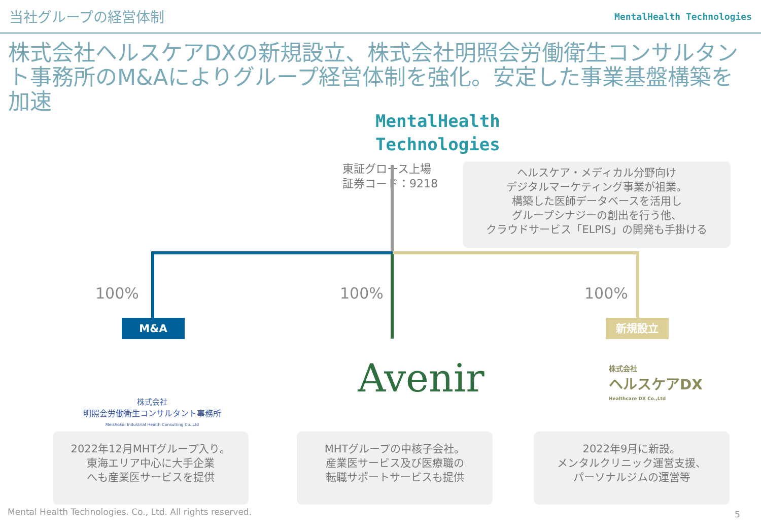当社グループの経営体制
MentalHealth Technologies
株式会社ヘルスケアDXの新規設立、株式会社明照会労働衛生コンサルタント事務所のM&Aによりグループ経営体制を強化。安定した事業基盤構築を加速
MentalHealth
Technologies
東証グロース上場
証券コード：9218
ヘルスケア・メディカル分野向け
デジタルマーケティング事業が祖業。
構築した医師データベースを活用し
グループシナジーの創出を行う他、
クラウドサービス「ELPIS」の開発も手掛ける
100% 100% 100%
M&A 新規設立
株式会社
明照会労働衛生コンサルタント事務所
Meishokai Industrial Health Consulting Co.,Ltd
Avenir
株式会社
ヘルスケアDX
Healthcare DX Co.,Ltd
2022年12月MHTグループ入り。
東海エリア中心に大手企業
へも産業医サービスを提供
MHTグループの中核子会社。
産業医サービス及び医療職の
転職サポートサービスも提供
2022年9月に新設。
メンタルクリニック運営支援、
パーソナルジムの運営等
Mental Health Technologies. Co., Ltd. All rights reserved.
5